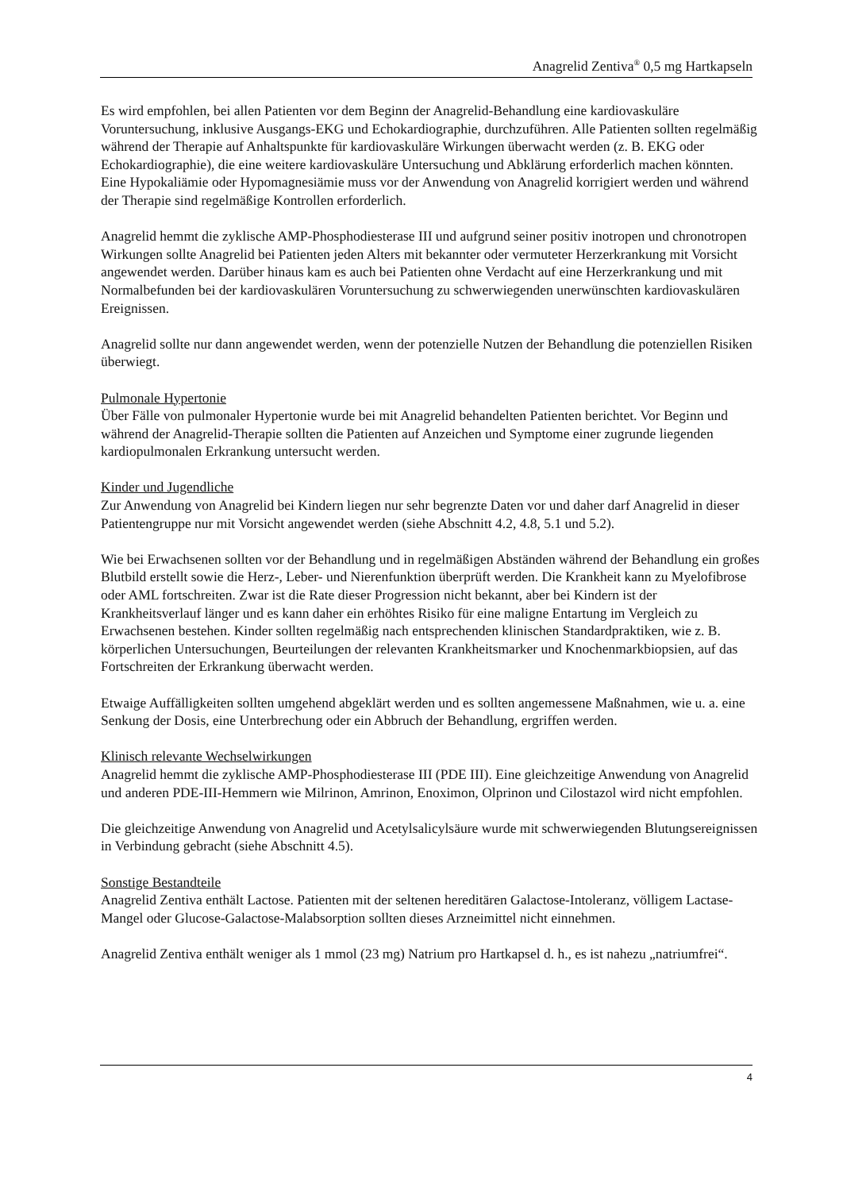Anagrelid Zentiva<sup>®</sup> 0,5 mg Hartkapseln
Es wird empfohlen, bei allen Patienten vor dem Beginn der Anagrelid-Behandlung eine kardiovaskuläre Voruntersuchung, inklusive Ausgangs-EKG und Echokardiographie, durchzuführen. Alle Patienten sollten regelmäßig während der Therapie auf Anhaltspunkte für kardiovaskuläre Wirkungen überwacht werden (z. B. EKG oder Echokardiographie), die eine weitere kardiovaskuläre Untersuchung und Abklärung erforderlich machen könnten. Eine Hypokaliämie oder Hypomagnesiämie muss vor der Anwendung von Anagrelid korrigiert werden und während der Therapie sind regelmäßige Kontrollen erforderlich.
Anagrelid hemmt die zyklische AMP-Phosphodiesterase III und aufgrund seiner positiv inotropen und chronotropen Wirkungen sollte Anagrelid bei Patienten jeden Alters mit bekannter oder vermuteter Herzerkrankung mit Vorsicht angewendet werden. Darüber hinaus kam es auch bei Patienten ohne Verdacht auf eine Herzerkrankung und mit Normalbefunden bei der kardiovaskulären Voruntersuchung zu schwerwiegenden unerwünschten kardiovaskulären Ereignissen.
Anagrelid sollte nur dann angewendet werden, wenn der potenzielle Nutzen der Behandlung die potenziellen Risiken überwiegt.
Pulmonale Hypertonie
Über Fälle von pulmonaler Hypertonie wurde bei mit Anagrelid behandelten Patienten berichtet. Vor Beginn und während der Anagrelid-Therapie sollten die Patienten auf Anzeichen und Symptome einer zugrunde liegenden kardiopulmonalen Erkrankung untersucht werden.
Kinder und Jugendliche
Zur Anwendung von Anagrelid bei Kindern liegen nur sehr begrenzte Daten vor und daher darf Anagrelid in dieser Patientengruppe nur mit Vorsicht angewendet werden (siehe Abschnitt 4.2, 4.8, 5.1 und 5.2).
Wie bei Erwachsenen sollten vor der Behandlung und in regelmäßigen Abständen während der Behandlung ein großes Blutbild erstellt sowie die Herz-, Leber- und Nierenfunktion überprüft werden. Die Krankheit kann zu Myelofibrose oder AML fortschreiten. Zwar ist die Rate dieser Progression nicht bekannt, aber bei Kindern ist der Krankheitsverlauf länger und es kann daher ein erhöhtes Risiko für eine maligne Entartung im Vergleich zu Erwachsenen bestehen. Kinder sollten regelmäßig nach entsprechenden klinischen Standardpraktiken, wie z. B. körperlichen Untersuchungen, Beurteilungen der relevanten Krankheitsmarker und Knochenmarkbiopsien, auf das Fortschreiten der Erkrankung überwacht werden.
Etwaige Auffälligkeiten sollten umgehend abgeklärt werden und es sollten angemessene Maßnahmen, wie u. a. eine Senkung der Dosis, eine Unterbrechung oder ein Abbruch der Behandlung, ergriffen werden.
Klinisch relevante Wechselwirkungen
Anagrelid hemmt die zyklische AMP-Phosphodiesterase III (PDE III). Eine gleichzeitige Anwendung von Anagrelid und anderen PDE-III-Hemmern wie Milrinon, Amrinon, Enoximon, Olprinon und Cilostazol wird nicht empfohlen.
Die gleichzeitige Anwendung von Anagrelid und Acetylsalicylsäure wurde mit schwerwiegenden Blutungsereignissen in Verbindung gebracht (siehe Abschnitt 4.5).
Sonstige Bestandteile
Anagrelid Zentiva enthält Lactose. Patienten mit der seltenen hereditären Galactose-Intoleranz, völligem Lactase-Mangel oder Glucose-Galactose-Malabsorption sollten dieses Arzneimittel nicht einnehmen.
Anagrelid Zentiva enthält weniger als 1 mmol (23 mg) Natrium pro Hartkapsel d. h., es ist nahezu „natriumfrei“.
4